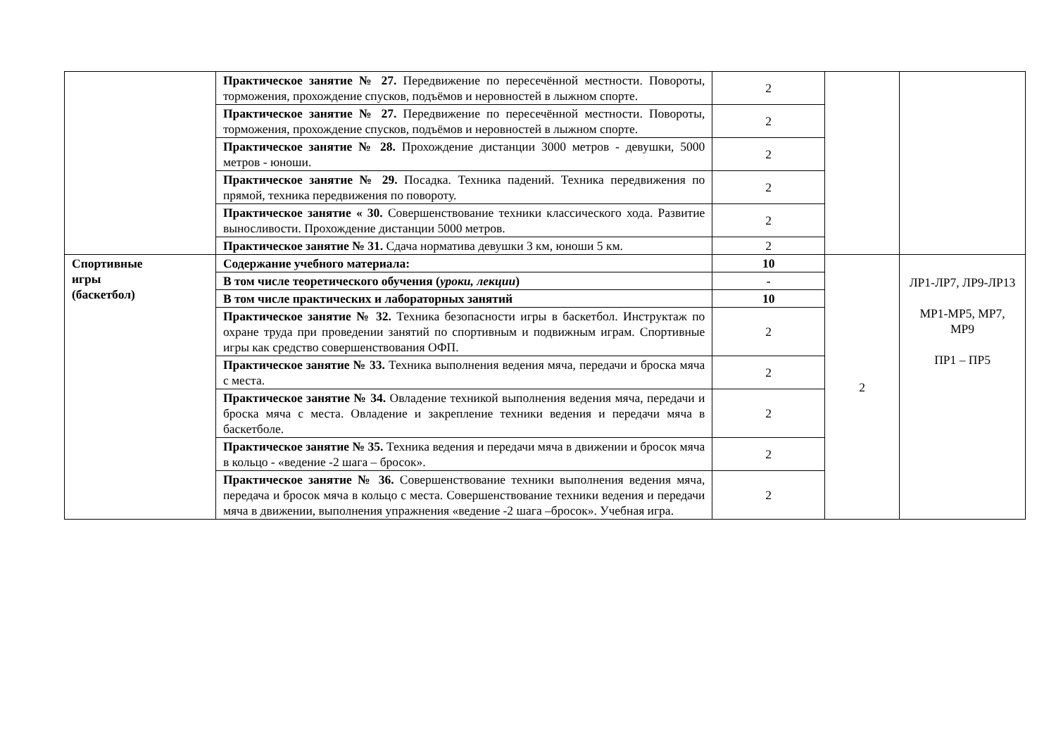| | Практическое занятие № 27. Передвижение по пересечённой местности. Повороты, торможения, прохождение спусков, подъёмов и неровностей в лыжном спорте. | 2 | | |
| | Практическое занятие № 27. Передвижение по пересечённой местности. Повороты, торможения, прохождение спусков, подъёмов и неровностей в лыжном спорте. | 2 | | |
| | Практическое занятие № 28. Прохождение дистанции 3000 метров - девушки, 5000 метров - юноши. | 2 | | |
| | Практическое занятие № 29. Посадка. Техника падений. Техника передвижения по прямой, техника передвижения по повороту. | 2 | | |
| | Практическое занятие « 30. Совершенствование техники классического хода. Развитие выносливости. Прохождение дистанции 5000 метров. | 2 | | |
| | Практическое занятие № 31. Сдача норматива девушки 3 км, юноши 5 км. | 2 | | |
| Спортивные игры (баскетбол) | Содержание учебного материала: | 10 | 2 | ЛР1-ЛР7, ЛР9-ЛР13 МР1-МР5, МР7, МР9 ПР1 – ПР5 |
| | В том числе теоретического обучения ( уроки, лекции ) | - | | |
| | В том числе практических и лабораторных занятий | 10 | | |
| | Практическое занятие № 32. Техника безопасности игры в баскетбол. Инструктаж по охране труда при проведении занятий по спортивным и подвижным играм. Спортивные игры как средство совершенствования ОФП. | 2 | | |
| | Практическое занятие № 33. Техника выполнения ведения мяча, передачи и броска мяча с места. | 2 | | |
| | Практическое занятие № 34. Овладение техникой выполнения ведения мяча, передачи и броска мяча с места. Овладение и закрепление техники ведения и передачи мяча в баскетболе. | 2 | | |
| | Практическое занятие № 35. Техника ведения и передачи мяча в движении и бросок мяча в кольцо - «ведение -2 шага – бросок». | 2 | | |
| | Практическое занятие № 36. Совершенствование техники выполнения ведения мяча, передача и бросок мяча в кольцо с места. Совершенствование техники ведения и передачи мяча в движении, выполнения упражнения «ведение -2 шага –бросок». Учебная игра. | 2 | | |